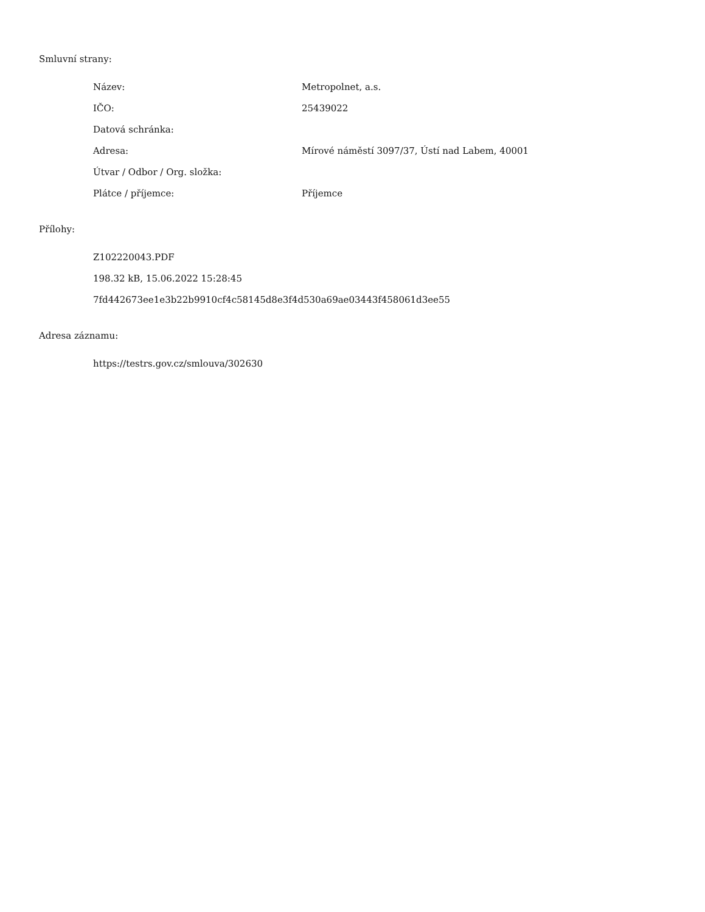Smluvní strany:
| Název: | Metropolnet, a.s. |
| IČO: | 25439022 |
| Datová schránka: | |
| Adresa: | Mírové náměstí 3097/37, Ústí nad Labem, 40001 |
| Útvar / Odbor / Org. složka: | |
| Plátce / příjemce: | Příjemce |
Přílohy:
Z102220043.PDF
198.32 kB, 15.06.2022 15:28:45
7fd442673ee1e3b22b9910cf4c58145d8e3f4d530a69ae03443f458061d3ee55
Adresa záznamu:
https://testrs.gov.cz/smlouva/302630